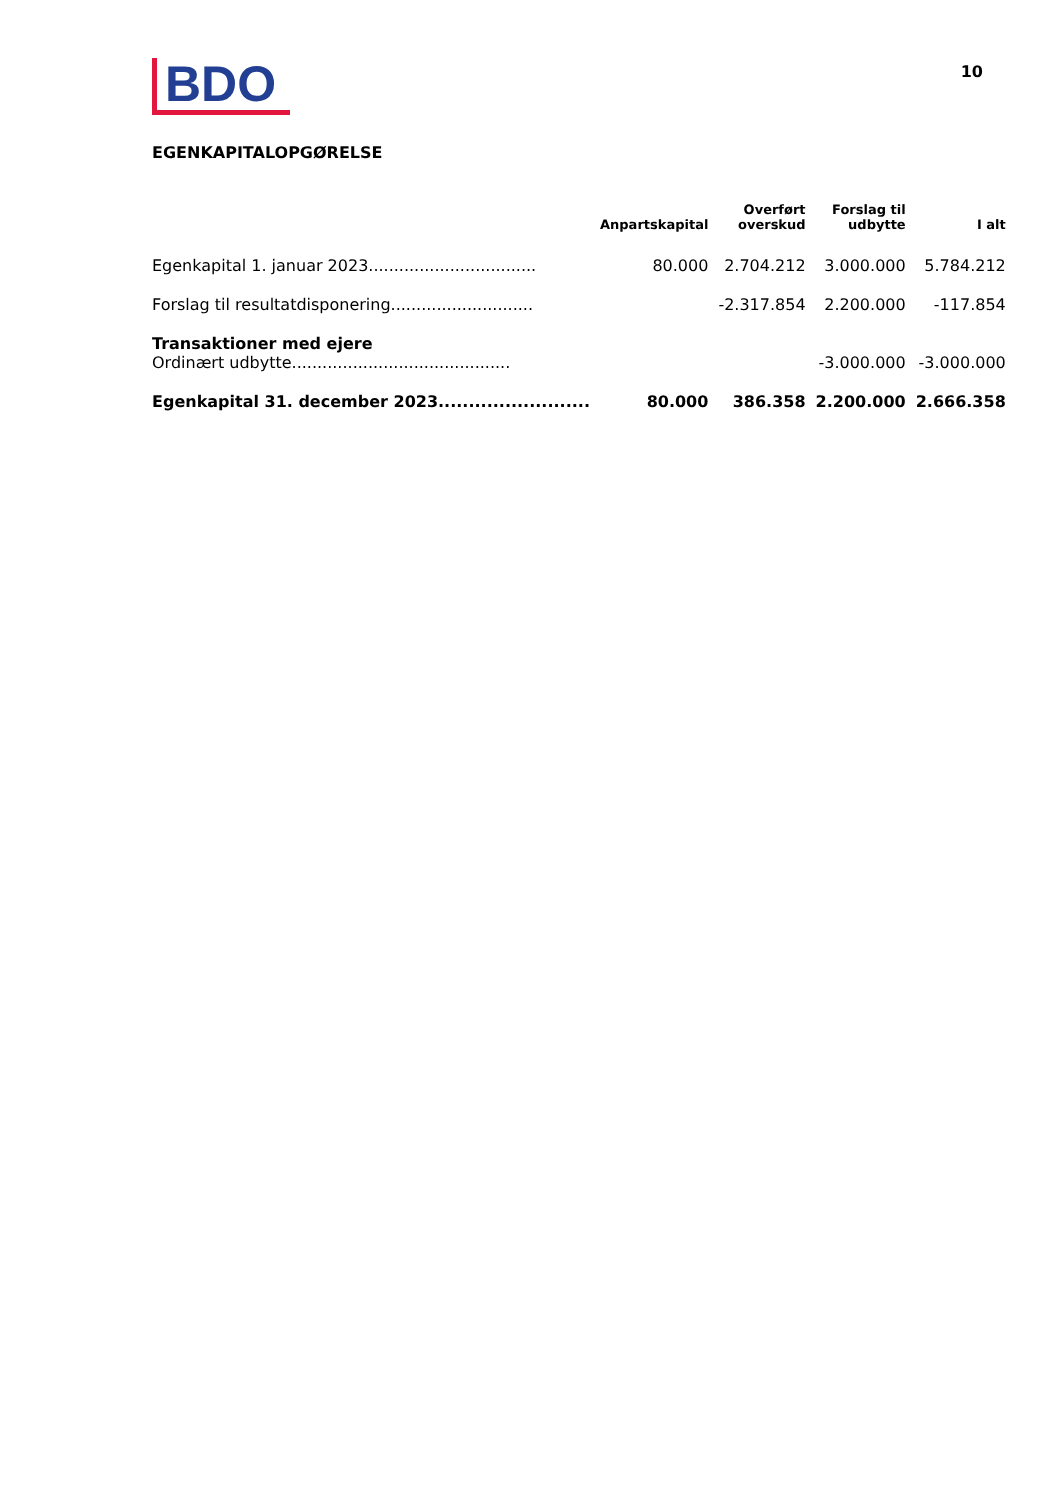BDO
10
EGENKAPITALOPGØRELSE
| | Anpartskapital | Overført overskud | Forslag til udbytte | I alt |
| --- | --- | --- | --- | --- |
| Egenkapital 1. januar 2023................................. | 80.000 | 2.704.212 | 3.000.000 | 5.784.212 |
| Forslag til resultatdisponering............................ | | -2.317.854 | 2.200.000 | -117.854 |
| Transaktioner med ejere Ordinært udbytte........................................... | | | -3.000.000 | -3.000.000 |
| Egenkapital 31. december 2023......................... | 80.000 | 386.358 | 2.200.000 | 2.666.358 |